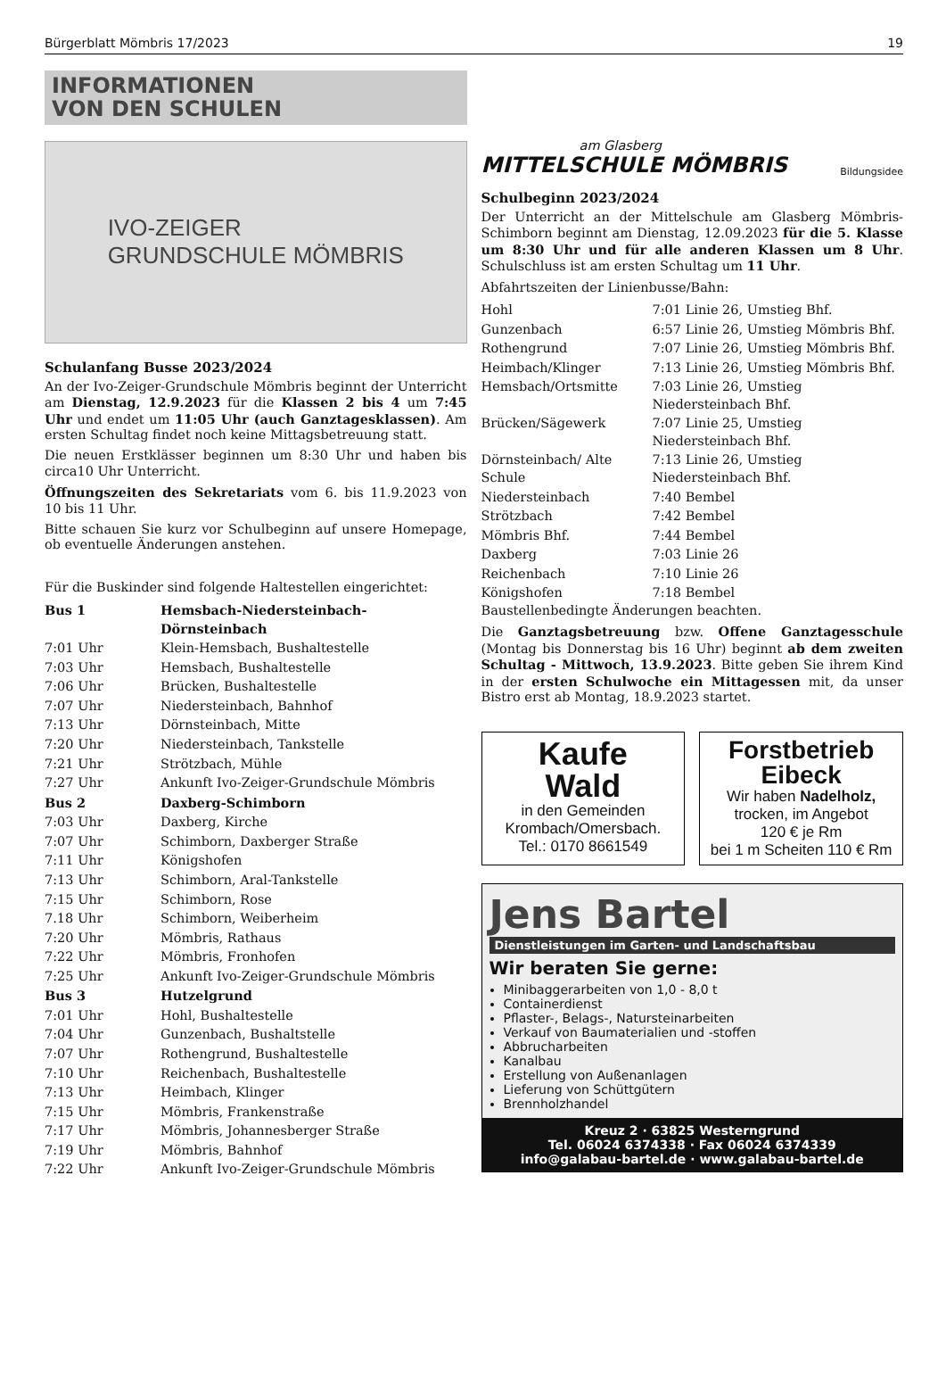Bürgerblatt Mömbris 17/2023 19
INFORMATIONEN
VON DEN SCHULEN
IVO-ZEIGER
GRUNDSCHULE MÖMBRIS
Schulanfang Busse 2023/2024
An der Ivo-Zeiger-Grundschule Mömbris beginnt der Unterricht am Dienstag, 12.9.2023 für die Klassen 2 bis 4 um 7:45 Uhr und endet um 11:05 Uhr (auch Ganztagesklassen). Am ersten Schultag findet noch keine Mittagsbetreuung statt.
Die neuen Erstklässer beginnen um 8:30 Uhr und haben bis circa10 Uhr Unterricht.
Öffnungszeiten des Sekretariats vom 6. bis 11.9.2023 von 10 bis 11 Uhr.
Bitte schauen Sie kurz vor Schulbeginn auf unsere Homepage, ob eventuelle Änderungen anstehen.
Für die Buskinder sind folgende Haltestellen eingerichtet:
| Bus 1 | Hemsbach-Niedersteinbach-Dörnsteinbach |
| 7:01 Uhr | Klein-Hemsbach, Bushaltestelle |
| 7:03 Uhr | Hemsbach, Bushaltestelle |
| 7:06 Uhr | Brücken, Bushaltestelle |
| 7:07 Uhr | Niedersteinbach, Bahnhof |
| 7:13 Uhr | Dörnsteinbach, Mitte |
| 7:20 Uhr | Niedersteinbach, Tankstelle |
| 7:21 Uhr | Strötzbach, Mühle |
| 7:27 Uhr | Ankunft Ivo-Zeiger-Grundschule Mömbris |
| Bus 2 | Daxberg-Schimborn |
| 7:03 Uhr | Daxberg, Kirche |
| 7:07 Uhr | Schimborn, Daxberger Straße |
| 7:11 Uhr | Königshofen |
| 7:13 Uhr | Schimborn, Aral-Tankstelle |
| 7:15 Uhr | Schimborn, Rose |
| 7.18 Uhr | Schimborn, Weiberheim |
| 7:20 Uhr | Mömbris, Rathaus |
| 7:22 Uhr | Mömbris, Fronhofen |
| 7:25 Uhr | Ankunft Ivo-Zeiger-Grundschule Mömbris |
| Bus 3 | Hutzelgrund |
| 7:01 Uhr | Hohl, Bushaltestelle |
| 7:04 Uhr | Gunzenbach, Bushaltstelle |
| 7:07 Uhr | Rothengrund, Bushaltestelle |
| 7:10 Uhr | Reichenbach, Bushaltestelle |
| 7:13 Uhr | Heimbach, Klinger |
| 7:15 Uhr | Mömbris, Frankenstraße |
| 7:17 Uhr | Mömbris, Johannesberger Straße |
| 7:19 Uhr | Mömbris, Bahnhof |
| 7:22 Uhr | Ankunft Ivo-Zeiger-Grundschule Mömbris |
am Glasberg
MITTELSCHULE MÖMBRIS
Bildungsidee
Schulbeginn 2023/2024
Der Unterricht an der Mittelschule am Glasberg Mömbris-Schimborn beginnt am Dienstag, 12.09.2023 für die 5. Klasse um 8:30 Uhr und für alle anderen Klassen um 8 Uhr. Schulschluss ist am ersten Schultag um 11 Uhr.
Abfahrtszeiten der Linienbusse/Bahn:
| Hohl | 7:01 Linie 26, Umstieg Bhf. |
| Gunzenbach | 6:57 Linie 26, Umstieg Mömbris Bhf. |
| Rothengrund | 7:07 Linie 26, Umstieg Mömbris Bhf. |
| Heimbach/Klinger | 7:13 Linie 26, Umstieg Mömbris Bhf. |
| Hemsbach/Ortsmitte | 7:03 Linie 26, Umstieg Niedersteinbach Bhf. |
| Brücken/Sägewerk | 7:07 Linie 25, Umstieg Niedersteinbach Bhf. |
| Dörnsteinbach/ Alte Schule | 7:13 Linie 26, Umstieg Niedersteinbach Bhf. |
| Niedersteinbach | 7:40 Bembel |
| Strötzbach | 7:42 Bembel |
| Mömbris Bhf. | 7:44 Bembel |
| Daxberg | 7:03 Linie 26 |
| Reichenbach | 7:10 Linie 26 |
| Königshofen | 7:18 Bembel |
Baustellenbedingte Änderungen beachten.
Die Ganztagsbetreuung bzw. Offene Ganztagesschule (Montag bis Donnerstag bis 16 Uhr) beginnt ab dem zweiten Schultag - Mittwoch, 13.9.2023. Bitte geben Sie ihrem Kind in der ersten Schulwoche ein Mittagessen mit, da unser Bistro erst ab Montag, 18.9.2023 startet.
Kaufe
Wald
in den Gemeinden
Krombach/Omersbach.
Tel.: 0170 8661549
Forstbetrieb
Eibeck
Wir haben Nadelholz,
trocken, im Angebot
120 € je Rm
bei 1 m Scheiten 110 € Rm
Jens Bartel
Dienstleistungen im Garten- und Landschaftsbau
Wir beraten Sie gerne:
Minibaggerarbeiten von 1,0 - 8,0 t
Containerdienst
Pflaster-, Belags-, Natursteinarbeiten
Verkauf von Baumaterialien und -stoffen
Abbrucharbeiten
Kanalbau
Erstellung von Außenanlagen
Lieferung von Schüttgütern
Brennholzhandel
Kreuz 2 · 63825 Westerngrund
Tel. 06024 6374338 · Fax 06024 6374339
info@galabau-bartel.de · www.galabau-bartel.de